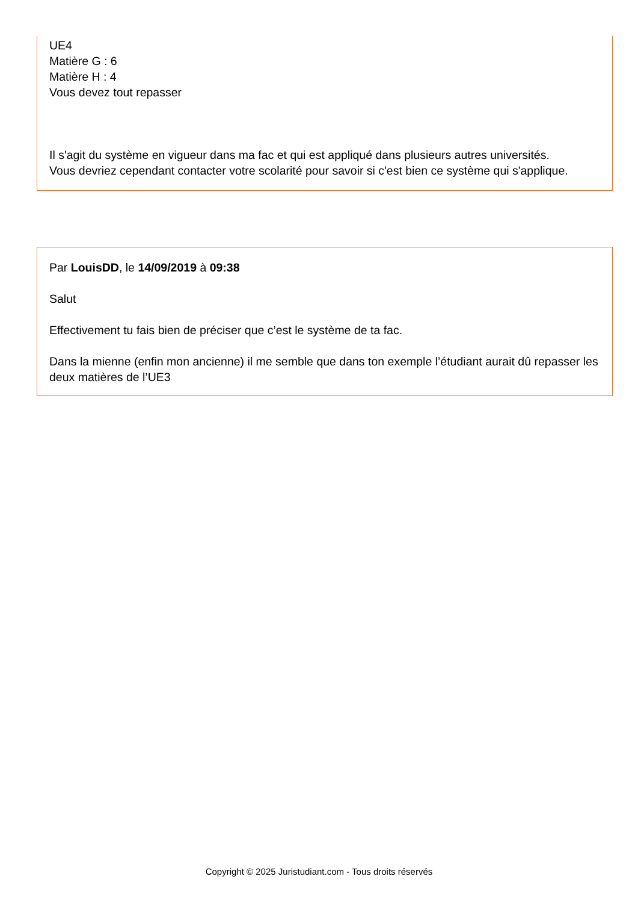UE4
Matière G : 6
Matière H : 4
Vous devez tout repasser
Il s'agit du système en vigueur dans ma fac et qui est appliqué dans plusieurs autres universités.
Vous devriez cependant contacter votre scolarité pour savoir si c'est bien ce système qui s'applique.
Par LouisDD, le 14/09/2019 à 09:38
Salut
Effectivement tu fais bien de préciser que c’est le système de ta fac.
Dans la mienne (enfin mon ancienne) il me semble que dans ton exemple l’étudiant aurait dû repasser les deux matières de l’UE3
Copyright © 2025 Juristudiant.com - Tous droits réservés